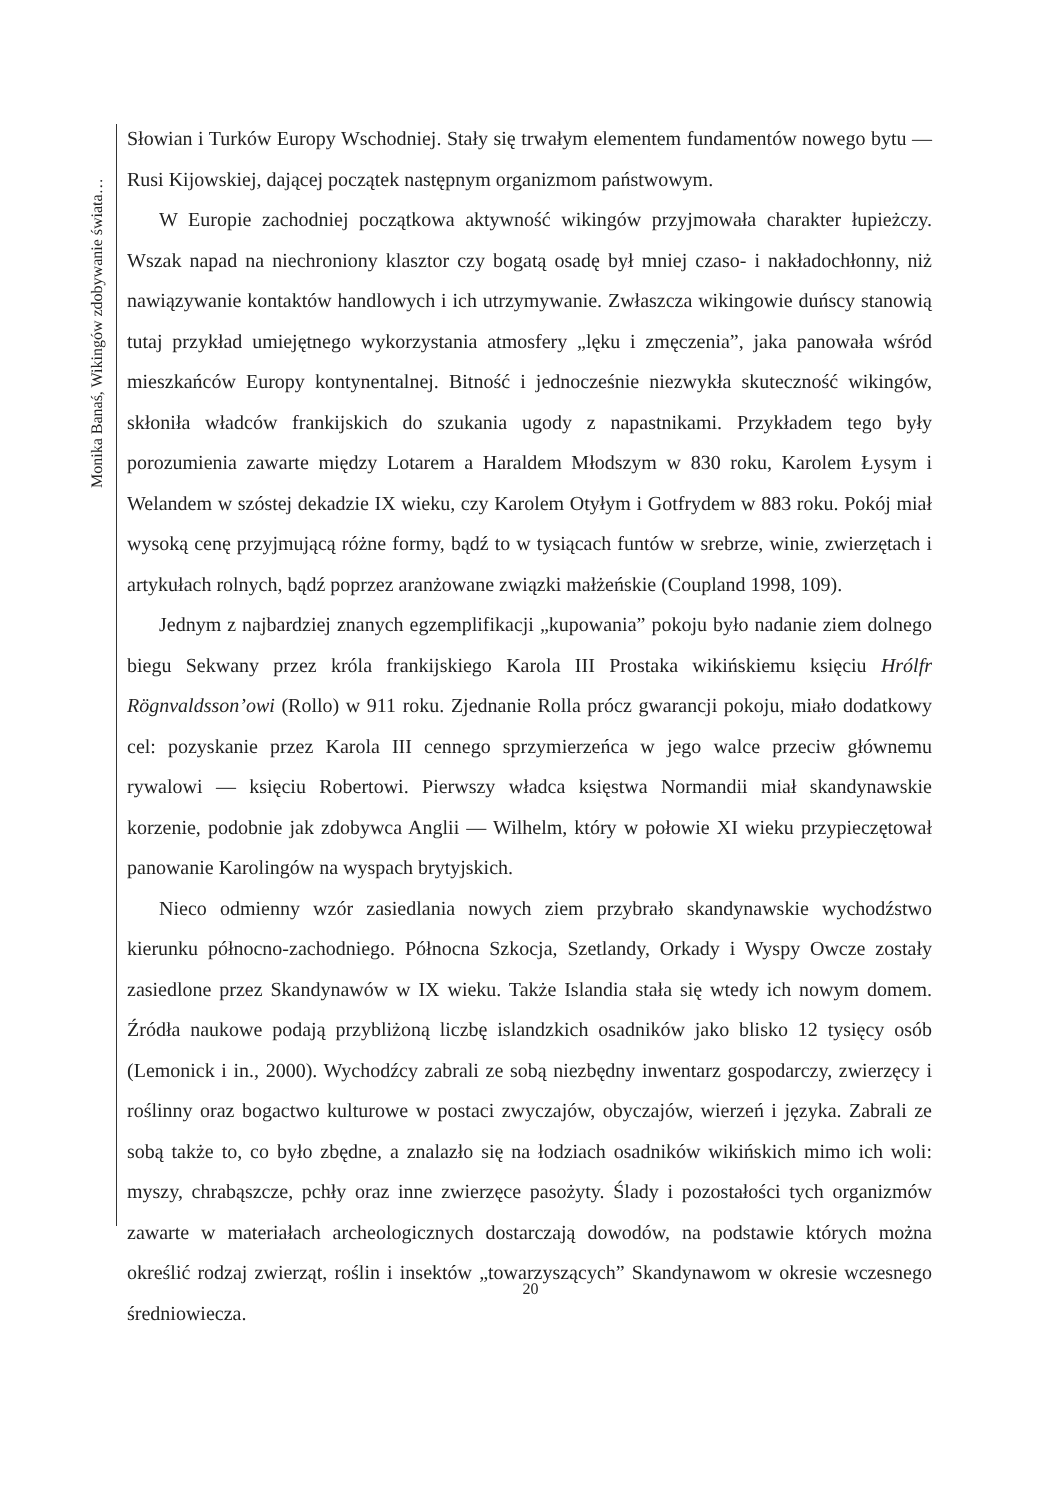Monika Banaś, Wikingów zdobywanie świata…
Słowian i Turków Europy Wschodniej. Stały się trwałym elementem fundamentów nowego bytu — Rusi Kijowskiej, dającej początek następnym organizmom państwowym.
W Europie zachodniej początkowa aktywność wikingów przyjmowała charakter łupieżczy. Wszak napad na niechroniony klasztor czy bogatą osadę był mniej czaso- i nakładochłonny, niż nawiązywanie kontaktów handlowych i ich utrzymywanie. Zwłaszcza wikingowie duńscy stanowią tutaj przykład umiejętnego wykorzystania atmosfery „lęku i zmęczenia”, jaka panowała wśród mieszkańców Europy kontynentalnej. Bitność i jednocześnie niezwykła skuteczność wikingów, skłoniła władców frankijskich do szukania ugody z napastnikami. Przykładem tego były porozumienia zawarte między Lotarem a Haraldem Młodszym w 830 roku, Karolem Łysym i Welandem w szóstej dekadzie IX wieku, czy Karolem Otyłym i Gotfrydem w 883 roku. Pokój miał wysoką cenę przyjmującą różne formy, bądź to w tysiącach funtów w srebrze, winie, zwierzętach i artykułach rolnych, bądź poprzez aranżowane związki małżeńskie (Coupland 1998, 109).
Jednym z najbardziej znanych egzemplifikacji „kupowania” pokoju było nadanie ziem dolnego biegu Sekwany przez króla frankijskiego Karola III Prostaka wikińskiemu księciu Hrólfr Rögnvaldsson’owi (Rollo) w 911 roku. Zjednanie Rolla prócz gwarancji pokoju, miało dodatkowy cel: pozyskanie przez Karola III cennego sprzymierzeńca w jego walce przeciw głównemu rywalowi — księciu Robertowi. Pierwszy władca księstwa Normandii miał skandynawskie korzenie, podobnie jak zdobywca Anglii — Wilhelm, który w połowie XI wieku przypieczętował panowanie Karolingów na wyspach brytyjskich.
Nieco odmienny wzór zasiedlania nowych ziem przybrało skandynawskie wychodźstwo kierunku północno-zachodniego. Północna Szkocja, Szetlandy, Orkady i Wyspy Owcze zostały zasiedlone przez Skandynawów w IX wieku. Także Islandia stała się wtedy ich nowym domem. Źródła naukowe podają przybliżoną liczbę islandzkich osadników jako blisko 12 tysięcy osób (Lemonick i in., 2000). Wychodźcy zabrali ze sobą niezbędny inwentarz gospodarczy, zwierzęcy i roślinny oraz bogactwo kulturowe w postaci zwyczajów, obyczajów, wierzeń i języka. Zabrali ze sobą także to, co było zbędne, a znalazło się na łodziach osadników wikińskich mimo ich woli: myszy, chrabąszcze, pchły oraz inne zwierzęce pasożyty. Ślady i pozostałości tych organizmów zawarte w materiałach archeologicznych dostarczają dowodów, na podstawie których można określić rodzaj zwierząt, roślin i insektów „towarzyszących” Skandynawom w okresie wczesnego średniowiecza.
20